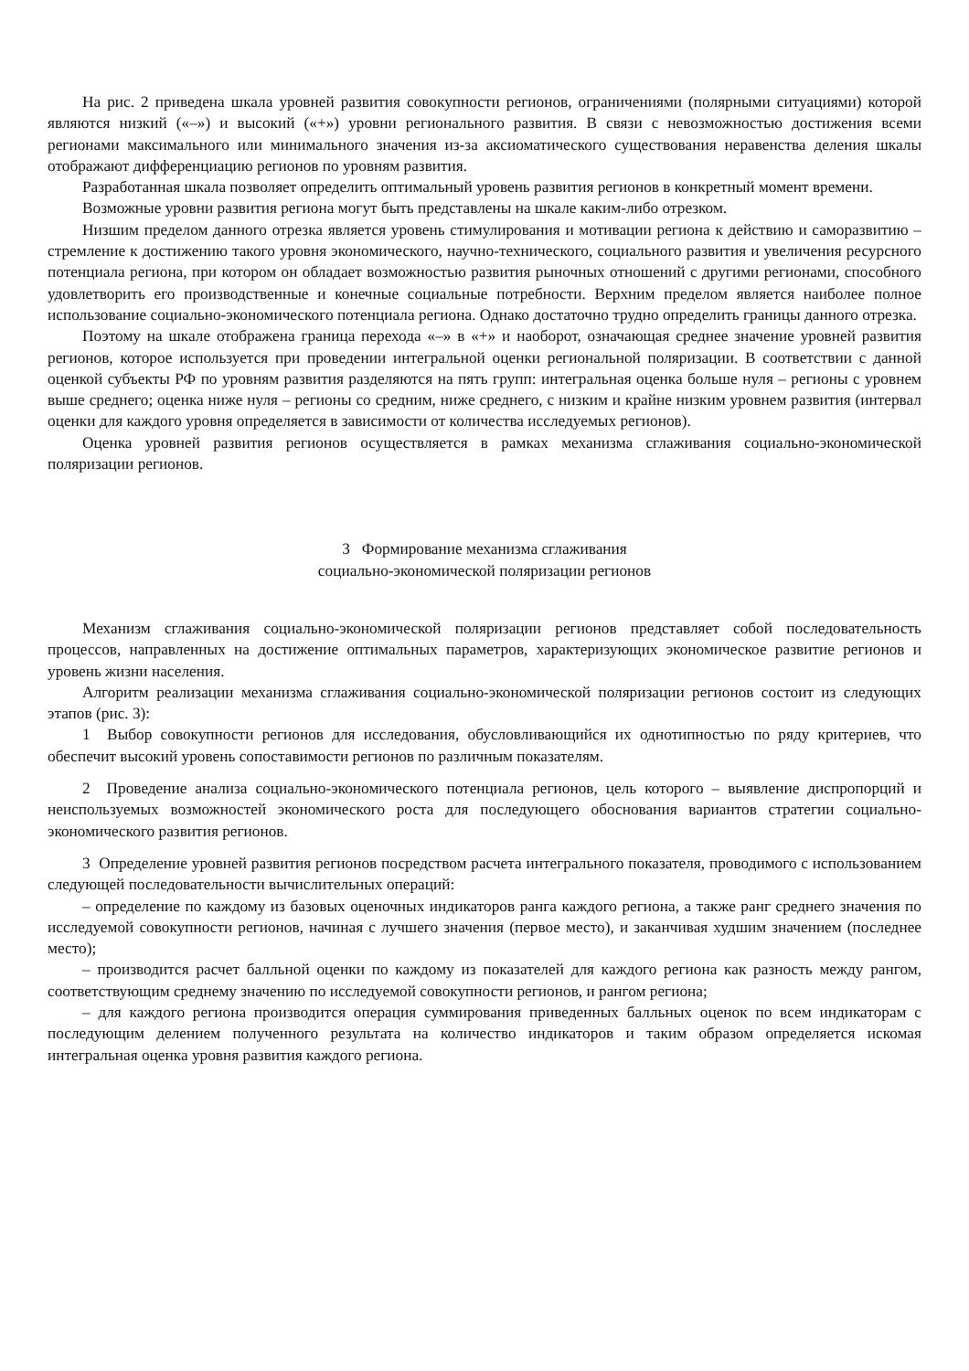На рис. 2 приведена шкала уровней развития совокупности регионов, ограничениями (полярными ситуациями) которой являются низкий («–») и высокий («+») уровни регионального развития. В связи с невозможностью достижения всеми регионами максимального или минимального значения из-за аксиоматического существования неравенства деления шкалы отображают дифференциацию регионов по уровням развития.
Разработанная шкала позволяет определить оптимальный уровень развития регионов в конкретный момент времени.
Возможные уровни развития региона могут быть представлены на шкале каким-либо отрезком.
Низшим пределом данного отрезка является уровень стимулирования и мотивации региона к действию и саморазвитию – стремление к достижению такого уровня экономического, научно-технического, социального развития и увеличения ресурсного потенциала региона, при котором он обладает возможностью развития рыночных отношений с другими регионами, способного удовлетворить его производственные и конечные социальные потребности. Верхним пределом является наиболее полное использование социально-экономического потенциала региона. Однако достаточно трудно определить границы данного отрезка.
Поэтому на шкале отображена граница перехода «–» в «+» и наоборот, означающая среднее значение уровней развития регионов, которое используется при проведении интегральной оценки региональной поляризации. В соответствии с данной оценкой субъекты РФ по уровням развития разделяются на пять групп: интегральная оценка больше нуля – регионы с уровнем выше среднего; оценка ниже нуля – регионы со средним, ниже среднего, с низким и крайне низким уровнем развития (интервал оценки для каждого уровня определяется в зависимости от количества исследуемых регионов).
Оценка уровней развития регионов осуществляется в рамках механизма сглаживания социально-экономической поляризации регионов.
3 Формирование механизма сглаживания
социально-экономической поляризации регионов
Механизм сглаживания социально-экономической поляризации регионов представляет собой последовательность процессов, направленных на достижение оптимальных параметров, характеризующих экономическое развитие регионов и уровень жизни населения.
Алгоритм реализации механизма сглаживания социально-экономической поляризации регионов состоит из следующих этапов (рис. 3):
1 Выбор совокупности регионов для исследования, обусловливающийся их однотипностью по ряду критериев, что обеспечит высокий уровень сопоставимости регионов по различным показателям.
2 Проведение анализа социально-экономического потенциала регионов, цель которого – выявление диспропорций и неиспользуемых возможностей экономического роста для последующего обоснования вариантов стратегии социально-экономического развития регионов.
3 Определение уровней развития регионов посредством расчета интегрального показателя, проводимого с использованием следующей последовательности вычислительных операций:
– определение по каждому из базовых оценочных индикаторов ранга каждого региона, а также ранг среднего значения по исследуемой совокупности регионов, начиная с лучшего значения (первое место), и заканчивая худшим значением (последнее место);
– производится расчет балльной оценки по каждому из показателей для каждого региона как разность между рангом, соответствующим среднему значению по исследуемой совокупности регионов, и рангом региона;
– для каждого региона производится операция суммирования приведенных балльных оценок по всем индикаторам с последующим делением полученного результата на количество индикаторов и таким образом определяется искомая интегральная оценка уровня развития каждого региона.